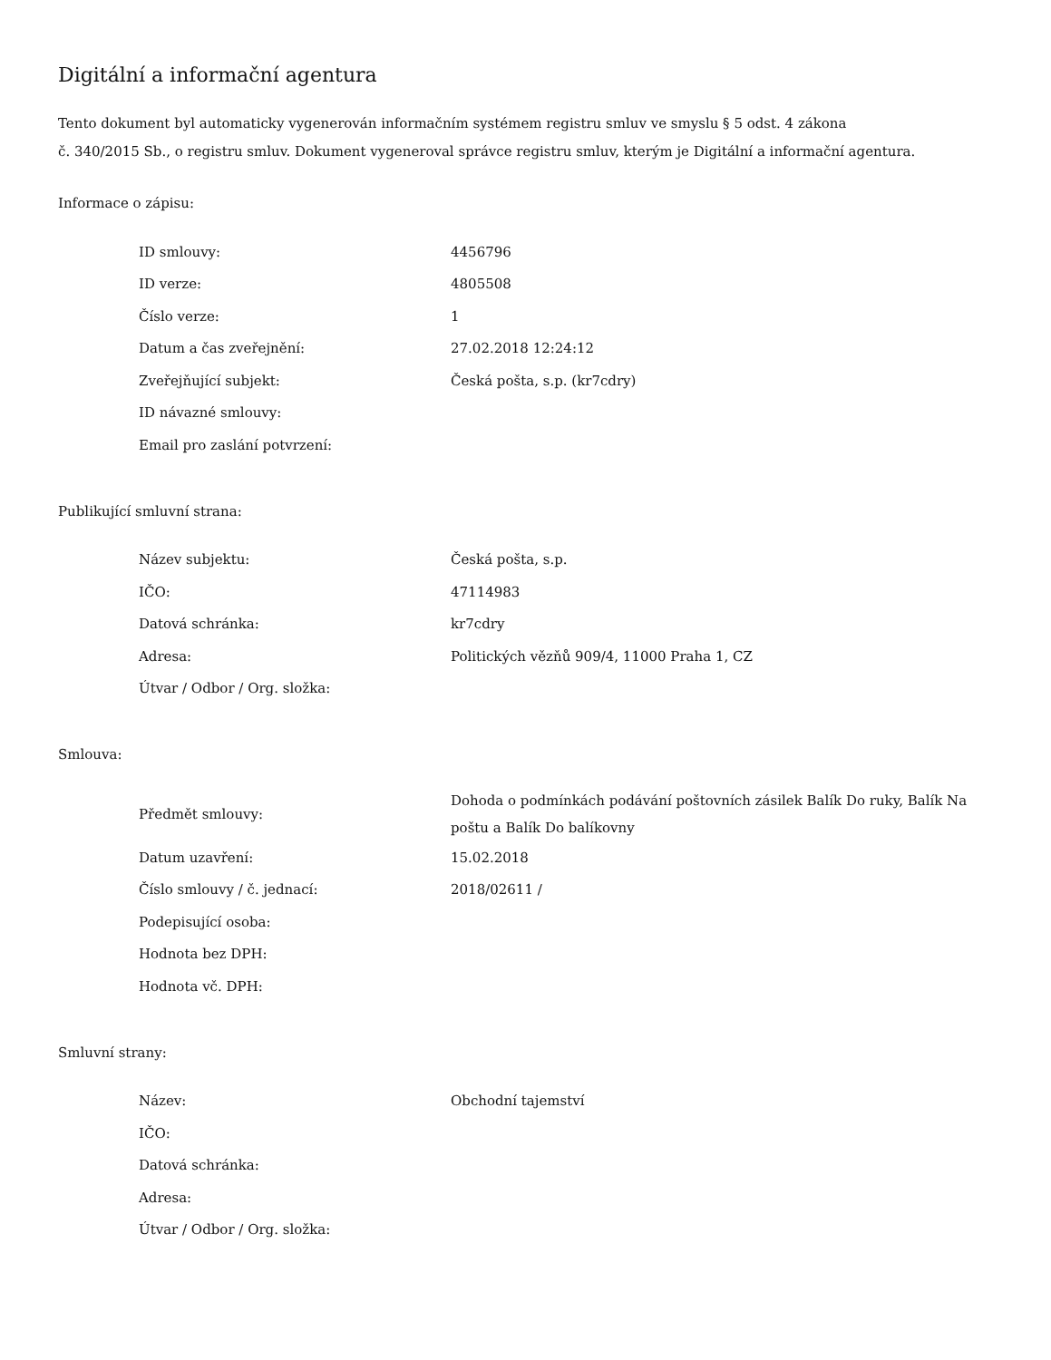Digitální a informační agentura
Tento dokument byl automaticky vygenerován informačním systémem registru smluv ve smyslu § 5 odst. 4 zákona
č. 340/2015 Sb., o registru smluv. Dokument vygeneroval správce registru smluv, kterým je Digitální a informační agentura.
Informace o zápisu:
| ID smlouvy: | 4456796 |
| ID verze: | 4805508 |
| Číslo verze: | 1 |
| Datum a čas zveřejnění: | 27.02.2018 12:24:12 |
| Zveřejňující subjekt: | Česká pošta, s.p. (kr7cdry) |
| ID návazné smlouvy: | |
| Email pro zaslání potvrzení: | |
Publikující smluvní strana:
| Název subjektu: | Česká pošta, s.p. |
| IČO: | 47114983 |
| Datová schránka: | kr7cdry |
| Adresa: | Politických vězňů 909/4, 11000 Praha 1, CZ |
| Útvar / Odbor / Org. složka: | |
Smlouva:
| Předmět smlouvy: | Dohoda o podmínkách podávání poštovních zásilek Balík Do ruky, Balík Na poštu a Balík Do balíkovny |
| Datum uzavření: | 15.02.2018 |
| Číslo smlouvy / č. jednací: | 2018/02611 / |
| Podepisující osoba: | |
| Hodnota bez DPH: | |
| Hodnota vč. DPH: | |
Smluvní strany:
| Název: | Obchodní tajemství |
| IČO: | |
| Datová schránka: | |
| Adresa: | |
| Útvar / Odbor / Org. složka: | |